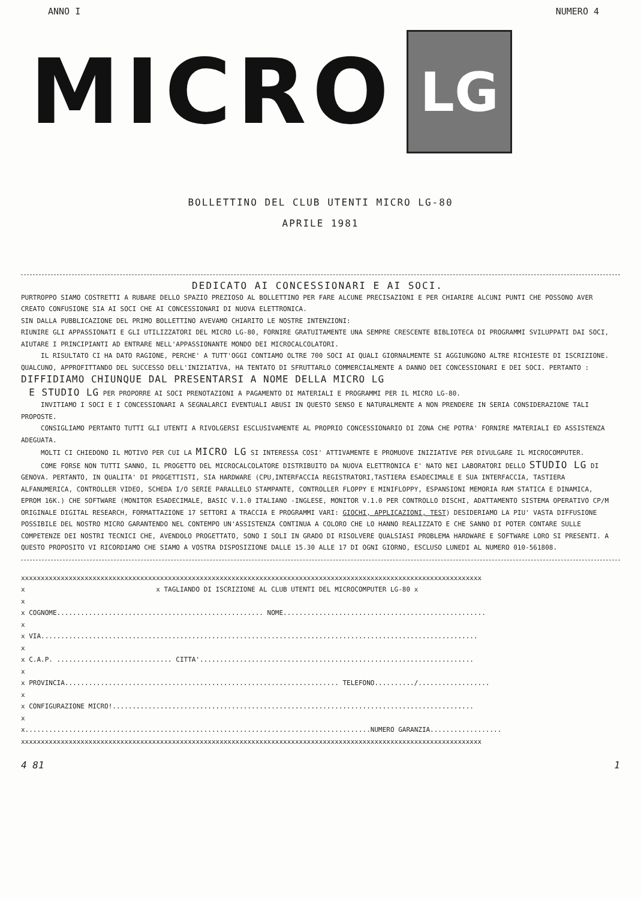ANNO I NUMERO 4
MICRO
LG
BOLLETTINO DEL CLUB UTENTI MICRO LG-80
APRILE 1981
DEDICATO AI CONCESSIONARI E AI SOCI.
PURTROPPO SIAMO COSTRETTI A RUBARE DELLO SPAZIO PREZIOSO AL BOLLETTINO PER FARE ALCUNE PRECISAZIONI E PER CHIARIRE ALCUNI PUNTI CHE POSSONO AVER CREATO CONFUSIONE SIA AI SOCI CHE AI CONCESSIONARI DI NUOVA ELETTRONICA.
SIN DALLA PUBBLICAZIONE DEL PRIMO BOLLETTINO AVEVAMO CHIARITO LE NOSTRE INTENZIONI:
RIUNIRE GLI APPASSIONATI E GLI UTILIZZATORI DEL MICRO LG-80, FORNIRE GRATUITAMENTE UNA SEMPRE CRESCENTE BIBLIOTECA DI PROGRAMMI SVILUPPATI DAI SOCI, AIUTARE I PRINCIPIANTI AD ENTRARE NELL'APPASSIONANTE MONDO DEI MICROCALCOLATORI.
IL RISULTATO CI HA DATO RAGIONE, PERCHE' A TUTT'OGGI CONTIAMO OLTRE 700 SOCI AI QUALI GIORNALMENTE SI AGGIUNGONO ALTRE RICHIESTE DI ISCRIZIONE. QUALCUNO, APPROFITTANDO DEL SUCCESSO DELL'INIZIATIVA, HA TENTATO DI SFRUTTARLO COMMERCIALMENTE A DANNO DEI CONCESSIONARI E DEI SOCI. PERTANTO :
DIFFIDIAMO CHIUNQUE DAL PRESENTARSI A NOME DELLA MICRO LG
E STUDIO LG PER PROPORRE AI SOCI PRENOTAZIONI A PAGAMENTO DI MATERIALI E PROGRAMMI PER IL MICRO LG-80.
INVITIAMO I SOCI E I CONCESSIONARI A SEGNALARCI EVENTUALI ABUSI IN QUESTO SENSO E NATURALMENTE A NON PRENDERE IN SERIA CONSIDERAZIONE TALI PROPOSTE.
CONSIGLIAMO PERTANTO TUTTI GLI UTENTI A RIVOLGERSI ESCLUSIVAMENTE AL PROPRIO CONCESSIONARIO DI ZONA CHE POTRA' FORNIRE MATERIALI ED ASSISTENZA ADEGUATA.
MOLTI CI CHIEDONO IL MOTIVO PER CUI LA MICRO LG SI INTERESSA COSI' ATTIVAMENTE E PROMUOVE INIZIATIVE PER DIVULGARE IL MICROCOMPUTER.
COME FORSE NON TUTTI SANNO, IL PROGETTO DEL MICROCALCOLATORE DISTRIBUITO DA NUOVA ELETTRONICA E' NATO NEI LABORATORI DELLO STUDIO LG DI GENOVA. PERTANTO, IN QUALITA' DI PROGETTISTI, SIA HARDWARE (CPU,INTERFACCIA REGISTRATORI,TASTIERA ESADECIMALE E SUA INTERFACCIA, TASTIERA ALFANUMERICA, CONTROLLER VIDEO, SCHEDA I/O SERIE PARALLELO STAMPANTE, CONTROLLER FLOPPY E MINIFLOPPY, ESPANSIONI MEMORIA RAM STATICA E DINAMICA, EPROM 16K.) CHE SOFTWARE (MONITOR ESADECIMALE, BASIC V.1.0 ITALIANO -INGLESE, MONITOR V.1.0 PER CONTROLLO DISCHI, ADATTAMENTO SISTEMA OPERATIVO CP/M ORIGINALE DIGITAL RESEARCH, FORMATTAZIONE 17 SETTORI A TRACCIA E PROGRAMMI VARI: GIOCHI, APPLICAZIONI, TEST) DESIDERIAMO LA PIU' VASTA DIFFUSIONE POSSIBILE DEL NOSTRO MICRO GARANTENDO NEL CONTEMPO UN'ASSISTENZA CONTINUA A COLORO CHE LO HANNO REALIZZATO E CHE SANNO DI POTER CONTARE SULLE COMPETENZE DEI NOSTRI TECNICI CHE, AVENDOLO PROGETTATO, SONO I SOLI IN GRADO DI RISOLVERE QUALSIASI PROBLEMA HARDWARE E SOFTWARE LORO SI PRESENTI. A QUESTO PROPOSITO VI RICORDIAMO CHE SIAMO A VOSTRA DISPOSIZIONE DALLE 15.30 ALLE 17 DI OGNI GIORNO, ESCLUSO LUNEDI AL NUMERO 010-561808.
xxxxxxxxxxxxxxxxxxxxxxxxxxxxxxxxxxxxxxxxxxxxxxxxxxxxxxxxxxxxxxxxxxxxxxxxxxxxxxxxxxxxxxxxxxxxxxxxxxxxxxxxxxxxxxxxxxxx x x TAGLIANDO DI ISCRIZIONE AL CLUB UTENTI DEL MICROCOMPUTER LG-80 x x x COGNOME.................................................... NOME................................................... x x VIA.............................................................................................................. x x C.A.P. ............................. CITTA'..................................................................... x x PROVINCIA..................................................................... TELEFONO........../.................. x x CONFIGURAZIONE MICRO!........................................................................................... x x.......................................................................................NUMERO GARANZIA.................. xxxxxxxxxxxxxxxxxxxxxxxxxxxxxxxxxxxxxxxxxxxxxxxxxxxxxxxxxxxxxxxxxxxxxxxxxxxxxxxxxxxxxxxxxxxxxxxxxxxxxxxxxxxxxxxxxxxx
4 81 1